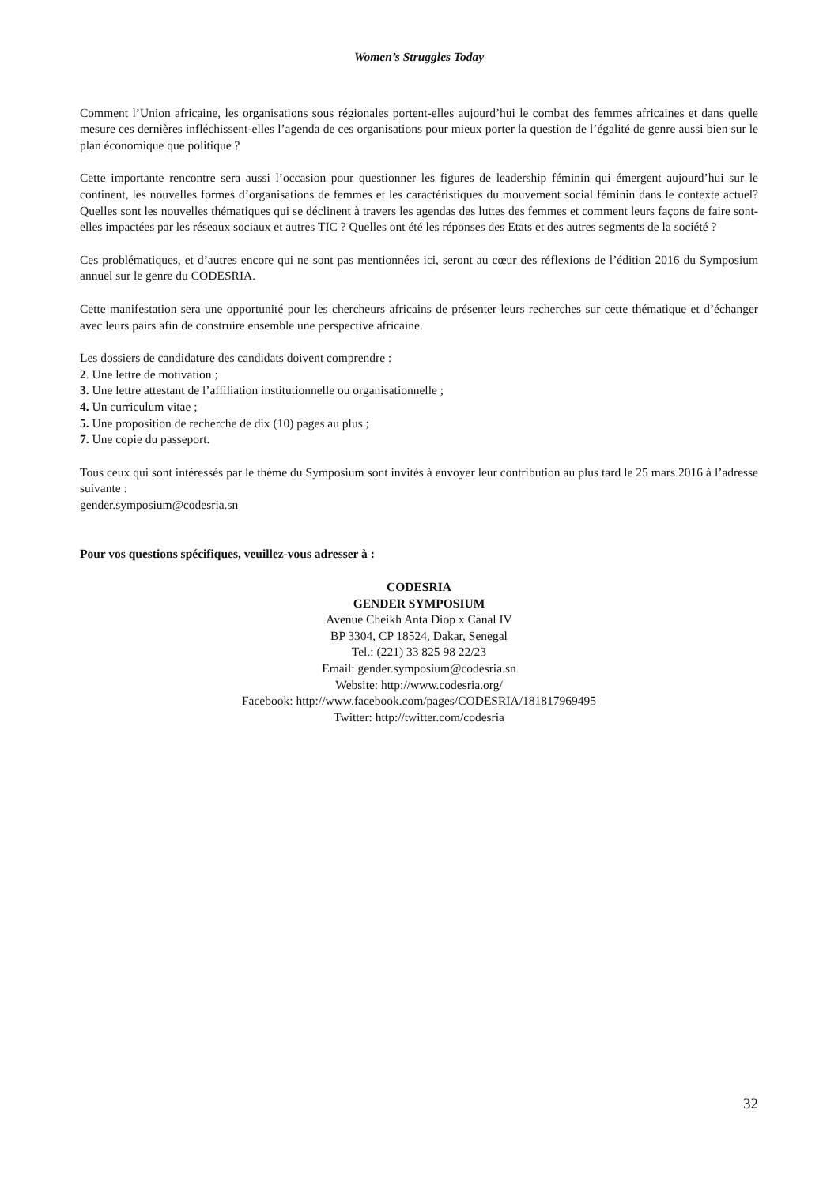Women’s Struggles Today
Comment l’Union africaine, les organisations sous régionales portent-elles aujourd’hui le combat des femmes africaines et dans quelle mesure ces dernières infléchissent-elles l’agenda de ces organisations pour mieux porter la question de l’égalité de genre aussi bien sur le plan économique que politique ?
Cette importante rencontre sera aussi l’occasion pour questionner les figures de leadership féminin qui émergent aujourd’hui sur le continent, les nouvelles formes d’organisations de femmes et les caractéristiques du mouvement social féminin dans le contexte actuel? Quelles sont les nouvelles thématiques qui se déclinent à travers les agendas des luttes des femmes et comment leurs façons de faire sont-elles impactées par les réseaux sociaux et autres TIC ? Quelles ont été les réponses des Etats et des autres segments de la société ?
Ces problématiques, et d’autres encore qui ne sont pas mentionnées ici, seront au cœur des réflexions de l’édition 2016 du Symposium annuel sur le genre du CODESRIA.
Cette manifestation sera une opportunité pour les chercheurs africains de présenter leurs recherches sur cette thématique et d’échanger avec leurs pairs afin de construire ensemble une perspective africaine.
Les dossiers de candidature des candidats doivent comprendre :
2. Une lettre de motivation ;
3. Une lettre attestant de l’affiliation institutionnelle ou organisationnelle ;
4. Un curriculum vitae ;
5. Une proposition de recherche de dix (10) pages au plus ;
7. Une copie du passeport.
Tous ceux qui sont intéressés par le thème du Symposium sont invités à envoyer leur contribution au plus tard le 25 mars 2016 à l’adresse suivante :
gender.symposium@codesria.sn
Pour vos questions spécifiques, veuillez-vous adresser à :
CODESRIA
GENDER SYMPOSIUM
Avenue Cheikh Anta Diop x Canal IV
BP 3304, CP 18524, Dakar, Senegal
Tel.: (221) 33 825 98 22/23
Email: gender.symposium@codesria.sn
Website: http://www.codesria.org/
Facebook: http://www.facebook.com/pages/CODESRIA/181817969495
Twitter: http://twitter.com/codesria
32